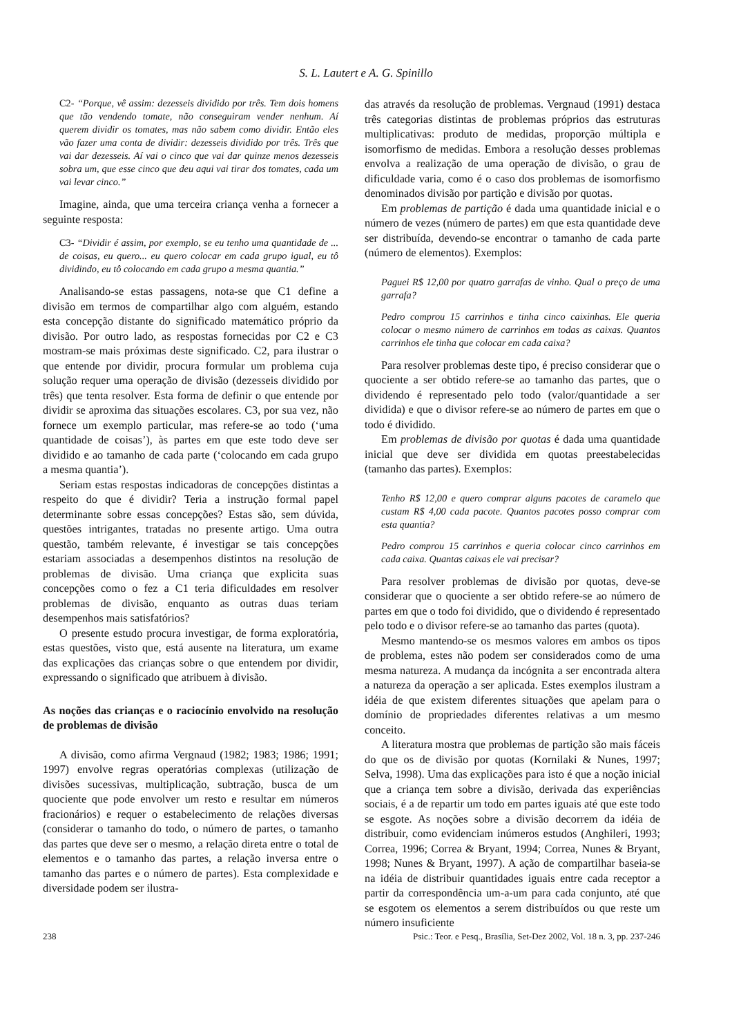S. L. Lautert e A. G. Spinillo
C2- “Porque, vê assim: dezesseis dividido por três. Tem dois homens que tão vendendo tomate, não conseguiram vender nenhum. Aí querem dividir os tomates, mas não sabem como dividir. Então eles vão fazer uma conta de dividir: dezesseis dividido por três. Três que vai dar dezesseis. Aí vai o cinco que vai dar quinze menos dezesseis sobra um, que esse cinco que deu aqui vai tirar dos tomates, cada um vai levar cinco.”
Imagine, ainda, que uma terceira criança venha a fornecer a seguinte resposta:
C3- “Dividir é assim, por exemplo, se eu tenho uma quantidade de ... de coisas, eu quero... eu quero colocar em cada grupo igual, eu tô dividindo, eu tô colocando em cada grupo a mesma quantia.”
Analisando-se estas passagens, nota-se que C1 define a divisão em termos de compartilhar algo com alguém, estando esta concepção distante do significado matemático próprio da divisão. Por outro lado, as respostas fornecidas por C2 e C3 mostram-se mais próximas deste significado. C2, para ilustrar o que entende por dividir, procura formular um problema cuja solução requer uma operação de divisão (dezesseis dividido por três) que tenta resolver. Esta forma de definir o que entende por dividir se aproxima das situações escolares. C3, por sua vez, não fornece um exemplo particular, mas refere-se ao todo (‘uma quantidade de coisas’), às partes em que este todo deve ser dividido e ao tamanho de cada parte (‘colocando em cada grupo a mesma quantia’).
Seriam estas respostas indicadoras de concepções distintas a respeito do que é dividir? Teria a instrução formal papel determinante sobre essas concepções? Estas são, sem dúvida, questões intrigantes, tratadas no presente artigo. Uma outra questão, também relevante, é investigar se tais concepções estariam associadas a desempenhos distintos na resolução de problemas de divisão. Uma criança que explicita suas concepções como o fez a C1 teria dificuldades em resolver problemas de divisão, enquanto as outras duas teriam desempenhos mais satisfatórios?
O presente estudo procura investigar, de forma exploratória, estas questões, visto que, está ausente na literatura, um exame das explicações das crianças sobre o que entendem por dividir, expressando o significado que atribuem à divisão.
As noções das crianças e o raciocínio envolvido na resolução de problemas de divisão
A divisão, como afirma Vergnaud (1982; 1983; 1986; 1991; 1997) envolve regras operatórias complexas (utilização de divisões sucessivas, multiplicação, subtração, busca de um quociente que pode envolver um resto e resultar em números fracionários) e requer o estabelecimento de relações diversas (considerar o tamanho do todo, o número de partes, o tamanho das partes que deve ser o mesmo, a relação direta entre o total de elementos e o tamanho das partes, a relação inversa entre o tamanho das partes e o número de partes). Esta complexidade e diversidade podem ser ilustra-
das através da resolução de problemas. Vergnaud (1991) destaca três categorias distintas de problemas próprios das estruturas multiplicativas: produto de medidas, proporção múltipla e isomorfismo de medidas. Embora a resolução desses problemas envolva a realização de uma operação de divisão, o grau de dificuldade varia, como é o caso dos problemas de isomorfismo denominados divisão por partição e divisão por quotas.
Em problemas de partição é dada uma quantidade inicial e o número de vezes (número de partes) em que esta quantidade deve ser distribuída, devendo-se encontrar o tamanho de cada parte (número de elementos). Exemplos:
Paguei R$ 12,00 por quatro garrafas de vinho. Qual o preço de uma garrafa?
Pedro comprou 15 carrinhos e tinha cinco caixinhas. Ele queria colocar o mesmo número de carrinhos em todas as caixas. Quantos carrinhos ele tinha que colocar em cada caixa?
Para resolver problemas deste tipo, é preciso considerar que o quociente a ser obtido refere-se ao tamanho das partes, que o dividendo é representado pelo todo (valor/quantidade a ser dividida) e que o divisor refere-se ao número de partes em que o todo é dividido.
Em problemas de divisão por quotas é dada uma quantidade inicial que deve ser dividida em quotas preestabelecidas (tamanho das partes). Exemplos:
Tenho R$ 12,00 e quero comprar alguns pacotes de caramelo que custam R$ 4,00 cada pacote. Quantos pacotes posso comprar com esta quantia?
Pedro comprou 15 carrinhos e queria colocar cinco carrinhos em cada caixa. Quantas caixas ele vai precisar?
Para resolver problemas de divisão por quotas, deve-se considerar que o quociente a ser obtido refere-se ao número de partes em que o todo foi dividido, que o dividendo é representado pelo todo e o divisor refere-se ao tamanho das partes (quota).
Mesmo mantendo-se os mesmos valores em ambos os tipos de problema, estes não podem ser considerados como de uma mesma natureza. A mudança da incógnita a ser encontrada altera a natureza da operação a ser aplicada. Estes exemplos ilustram a idéia de que existem diferentes situações que apelam para o domínio de propriedades diferentes relativas a um mesmo conceito.
A literatura mostra que problemas de partição são mais fáceis do que os de divisão por quotas (Kornilaki & Nunes, 1997; Selva, 1998). Uma das explicações para isto é que a noção inicial que a criança tem sobre a divisão, derivada das experiências sociais, é a de repartir um todo em partes iguais até que este todo se esgote. As noções sobre a divisão decorrem da idéia de distribuir, como evidenciam inúmeros estudos (Anghileri, 1993; Correa, 1996; Correa & Bryant, 1994; Correa, Nunes & Bryant, 1998; Nunes & Bryant, 1997). A ação de compartilhar baseia-se na idéia de distribuir quantidades iguais entre cada receptor a partir da correspondência um-a-um para cada conjunto, até que se esgotem os elementos a serem distribuídos ou que reste um número insuficiente
238 Psic.: Teor. e Pesq., Brasília, Set-Dez 2002, Vol. 18 n. 3, pp. 237-246